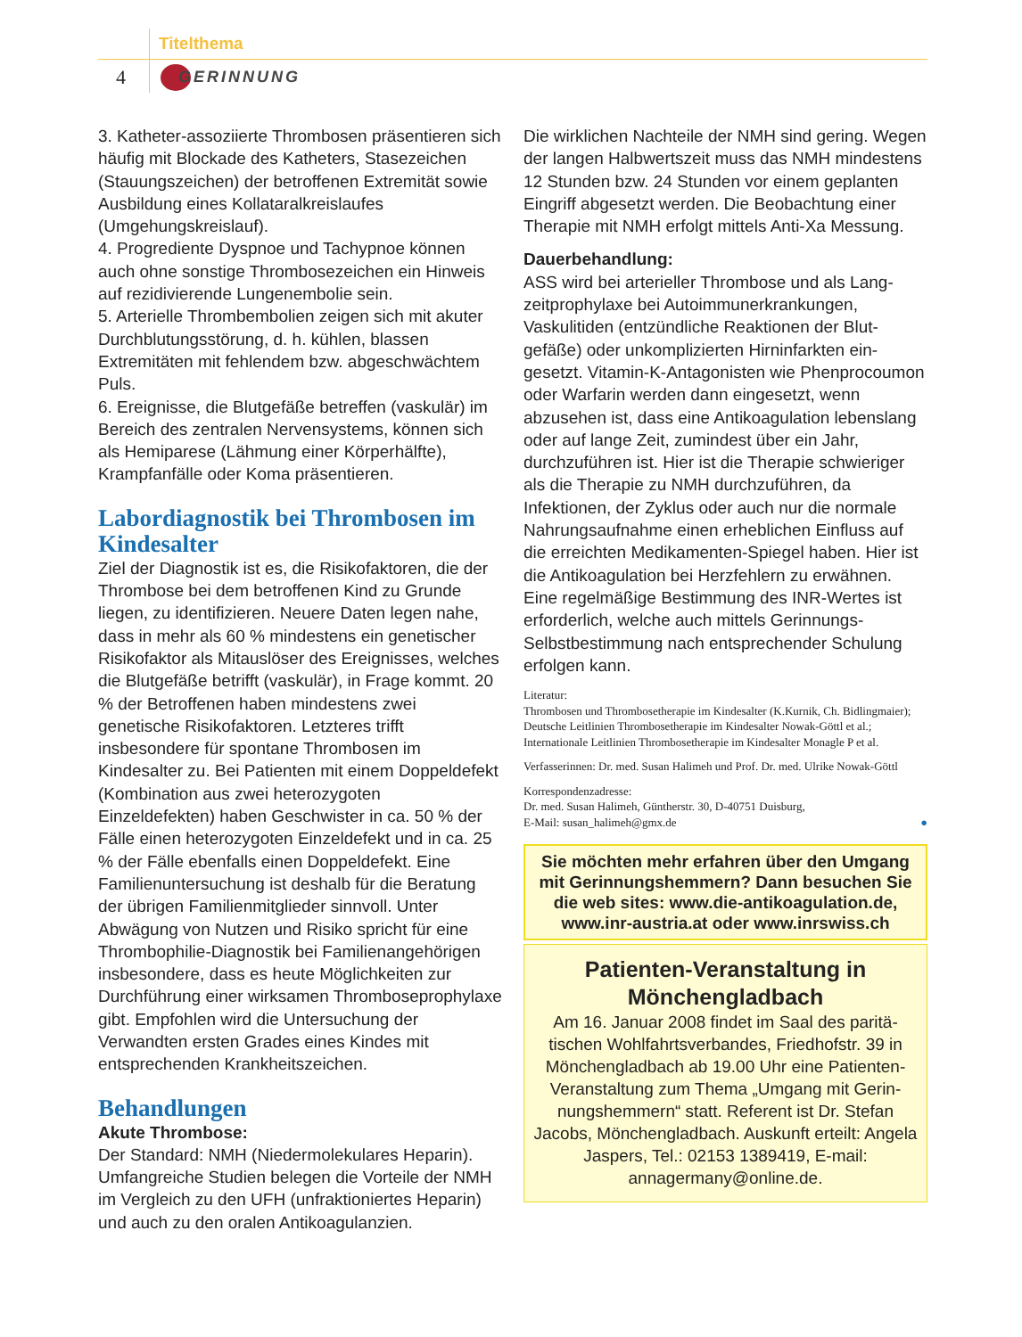Titelthema
4 GERINNUNG
3. Katheter-assoziierte Thrombosen präsentieren sich häufig mit Blockade des Katheters, Stase­zeichen (Stauungszeichen) der betroffenen Extre­mität sowie Ausbildung eines Kollataralkreis­laufes (Umgehungskreislauf).
4. Progrediente Dyspnoe und Tachypnoe können auch ohne sonstige Thrombosezeichen ein Hin­weis auf rezidivierende Lungenembolie sein.
5. Arterielle Thrombembolien zeigen sich mit aku­ter Durchblutungsstörung, d. h. kühlen, blassen Extremitäten mit fehlendem bzw. abgeschwäch­tem Puls.
6. Ereignisse, die Blutgefäße betreffen (vaskulär) im Bereich des zentralen Nervensystems, können sich als Hemiparese (Lähmung einer Körperhäl­fte), Krampfanfälle oder Koma präsentieren.
Labordiagnostik bei Thrombosen im Kindesalter
Ziel der Diagnostik ist es, die Risikofaktoren, die der Thrombose bei dem betroffenen Kind zu Grunde liegen, zu identifizieren. Neuere Daten legen nahe, dass in mehr als 60 % mindestens ein genetischer Risikofaktor als Mitauslöser des Ereignisses, welches die Blutgefäße betrifft (vaskulär), in Frage kommt. 20 % der Betroffenen haben mindestens zwei genetische Risikofaktoren. Letzteres trifft insbesondere für spontane Throm­bosen im Kindesalter zu. Bei Patienten mit einem Doppeldefekt (Kombination aus zwei heterozy­goten Einzeldefekten) haben Geschwister in ca. 50 % der Fälle einen heterozygoten Einzel­defekt und in ca. 25 % der Fälle ebenfalls einen Doppeldefekt. Eine Familienuntersuchung ist des­halb für die Beratung der übrigen Familienmit­glieder sinnvoll. Unter Abwägung von Nutzen und Risiko spricht für eine Thrombophilie-Diagnostik bei Familienangehörigen insbesondere, dass es heute Möglichkeiten zur Durchführung einer wirksamen Thromboseprophylaxe gibt. Empfohlen wird die Untersuchung der Verwandten ersten Grades eines Kindes mit entsprechenden Krank­heitszeichen.
Behandlungen
Akute Thrombose:
Der Standard: NMH (Niedermolekulares Heparin). Umfangreiche Studien belegen die Vorteile der NMH im Vergleich zu den UFH (unfraktioniertes Heparin) und auch zu den oralen Antikoagulan­zien.
Die wirklichen Nachteile der NMH sind gering. Wegen der langen Halbwertszeit muss das NMH mindestens 12 Stunden bzw. 24 Stunden vor einem geplanten Eingriff abgesetzt werden. Die Beobachtung einer Therapie mit NMH erfolgt mittels Anti-Xa Messung.
Dauerbehandlung:
ASS wird bei arterieller Thrombose und als Lang­zeitprophylaxe bei Autoimmunerkrankungen, Vaskulitiden (entzündliche Reaktionen der Blut­gefäße) oder unkomplizierten Hirninfarkten ein­gesetzt. Vitamin-K-Antagonisten wie Phenpro­coumon oder Warfarin werden dann eingesetzt, wenn abzusehen ist, dass eine Antikoagulation lebenslang oder auf lange Zeit, zumindest über ein Jahr, durchzuführen ist. Hier ist die Therapie schwieriger als die Therapie zu NMH durchzu­führen, da Infektionen, der Zyklus oder auch nur die normale Nahrungsaufnahme einen erheb­lichen Einfluss auf die erreichten Medikamenten-Spiegel haben. Hier ist die Antikoagulation bei Herzfehlern zu erwähnen. Eine regelmäßige Be­stimmung des INR-Wertes ist erforderlich, welche auch mittels Gerinnungs-Selbstbestimmung nach entsprechender Schulung erfolgen kann.
Literatur:
Thrombosen und Thrombosetherapie im Kindesalter (K.Kurnik, Ch. Bidlingmaier); Deutsche Leitlinien Thrombosetherapie im Kindesalter Nowak-Göttl et al.; Internationale Leitlinien Thrombosetherapie im Kindesalter Monagle P et al.
Verfasserinnen: Dr. med. Susan Halimeh und Prof. Dr. med. Ulrike Nowak-Göttl
Korrespondenzadresse:
Dr. med. Susan Halimeh, Güntherstr. 30, D-40751 Duisburg,
E-Mail: susan_halimeh@gmx.de ●
Sie möchten mehr erfahren über den Umgang mit Gerinnungshemmern? Dann besuchen Sie die web sites: www.die-antikoagulation.de, www.inr-austria.at oder www.inrswiss.ch
Patienten-Veranstaltung in Mönchengladbach
Am 16. Januar 2008 findet im Saal des paritä­tischen Wohlfahrtsverbandes, Friedhofstr. 39 in Mönchengladbach ab 19.00 Uhr eine Patienten-Veranstaltung zum Thema „Umgang mit Gerin­nungshemmern“ statt. Referent ist Dr. Stefan Jacobs, Mönchengladbach. Auskunft erteilt: Angela Jaspers, Tel.: 02153 1389419, E-mail: annagermany@online.de.